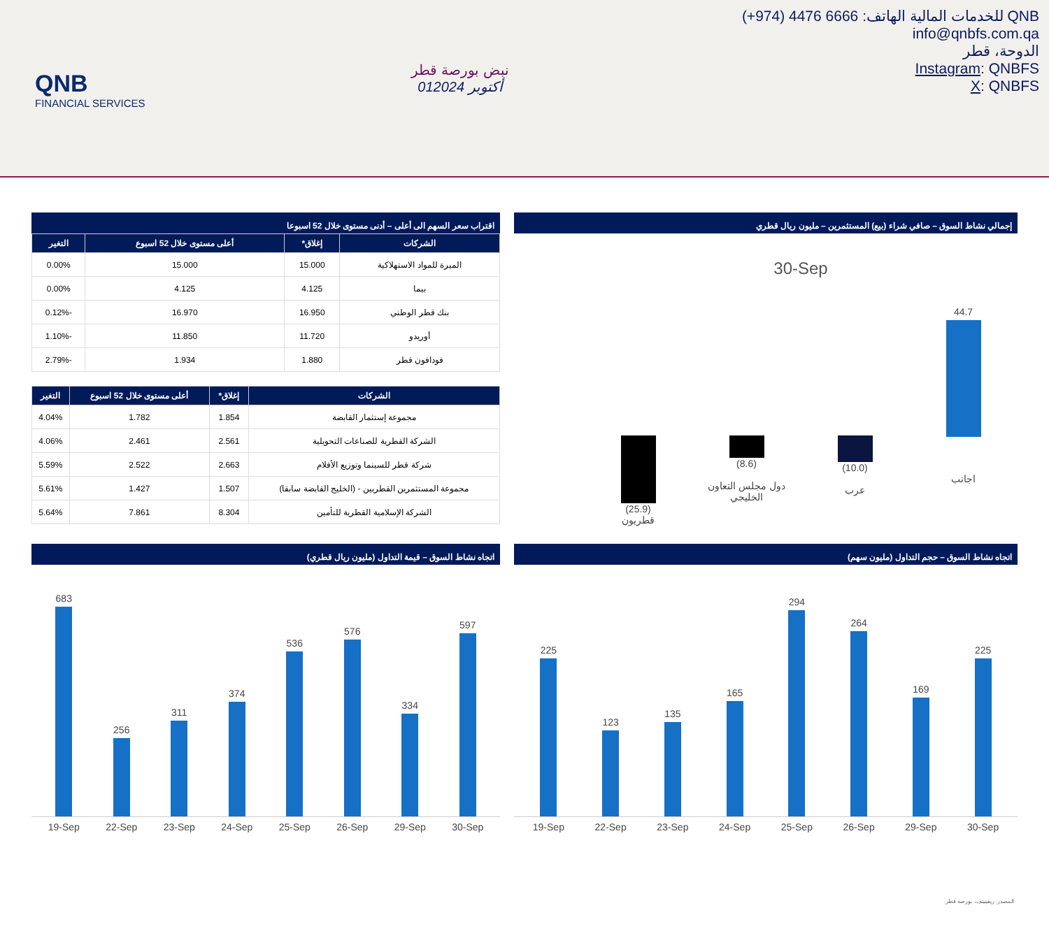QNB
FINANCIAL SERVICES
نبض بورصة قطر
01أكتوبر 2024
QNB للخدمات المالية الهاتف: 6666 4476 (974+)
info@qnbfs.com.qa
الدوحة، قطر
Instagram: QNBFS
X: QNBFS
اقتراب سعر السهم الى أعلى – أدنى مستوى خلال 52 اسبوعا
| الشركات | إغلاق* | أعلى مستوى خلال 52 اسبوع | التغير |
| --- | --- | --- | --- |
| الميرة للمواد الاستهلاكية | 15.000 | 15.000 | 0.00% |
| بيما | 4.125 | 4.125 | 0.00% |
| بنك قطر الوطني | 16.950 | 16.970 | -0.12% |
| أوريدو | 11.720 | 11.850 | -1.10% |
| فودافون قطر | 1.880 | 1.934 | -2.79% |
| الشركات | إغلاق* | أعلى مستوى خلال 52 اسبوع | التغير |
| --- | --- | --- | --- |
| مجموعة إستثمار القابضة | 1.854 | 1.782 | 4.04% |
| الشركة القطرية للصناعات التحويلية | 2.561 | 2.461 | 4.06% |
| شركة قطر للسينما وتوزيع الأفلام | 2.663 | 2.522 | 5.59% |
| مجموعة المستثمرين القطريين - (الخليج القابضة سابقا) | 1.507 | 1.427 | 5.61% |
| الشركة الإسلامية القطرية للتأمين | 8.304 | 7.861 | 5.64% |
إجمالي نشاط السوق – صافي شراء (بيع) المستثمرين – مليون ريال قطري
30-Sep
(25.9)
قطريون
(8.6)
دول مجلس التعاون الخليجي
(10.0)
عرب
44.7
اجانب
اتجاه نشاط السوق – قيمة التداول (مليون ريال قطري)
683
256
311
374
536
576
334
597
19-Sep 22-Sep 23-Sep 24-Sep 25-Sep 26-Sep 29-Sep 30-Sep
اتجاه نشاط السوق – حجم التداول (مليون سهم)
225
123
135
165
294
264
169
225
19-Sep 22-Sep 23-Sep 24-Sep 25-Sep 26-Sep 29-Sep 30-Sep
المصدر: ريفينيتف، بورصة قطر.